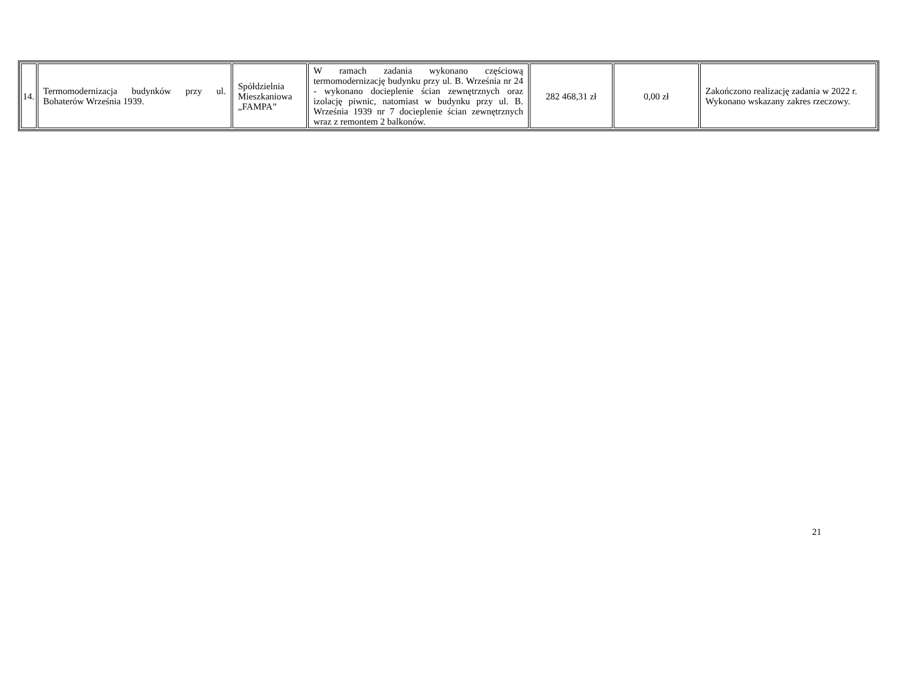| 14. | Termomodernizacja budynków przy ul. Bohaterów Września 1939. | Spółdzielnia Mieszkaniowa „FAMPA” | W ramach zadania wykonano częściową termomodernizację budynku przy ul. B. Września nr 24 - wykonano docieplenie ścian zewnętrznych oraz izolację piwnic, natomiast w budynku przy ul. B. Września 1939 nr 7 docieplenie ścian zewnętrznych wraz z remontem 2 balkonów. | 282 468,31 zł | 0,00 zł | Zakończono realizację zadania w 2022 r. Wykonano wskazany zakres rzeczowy. |
21